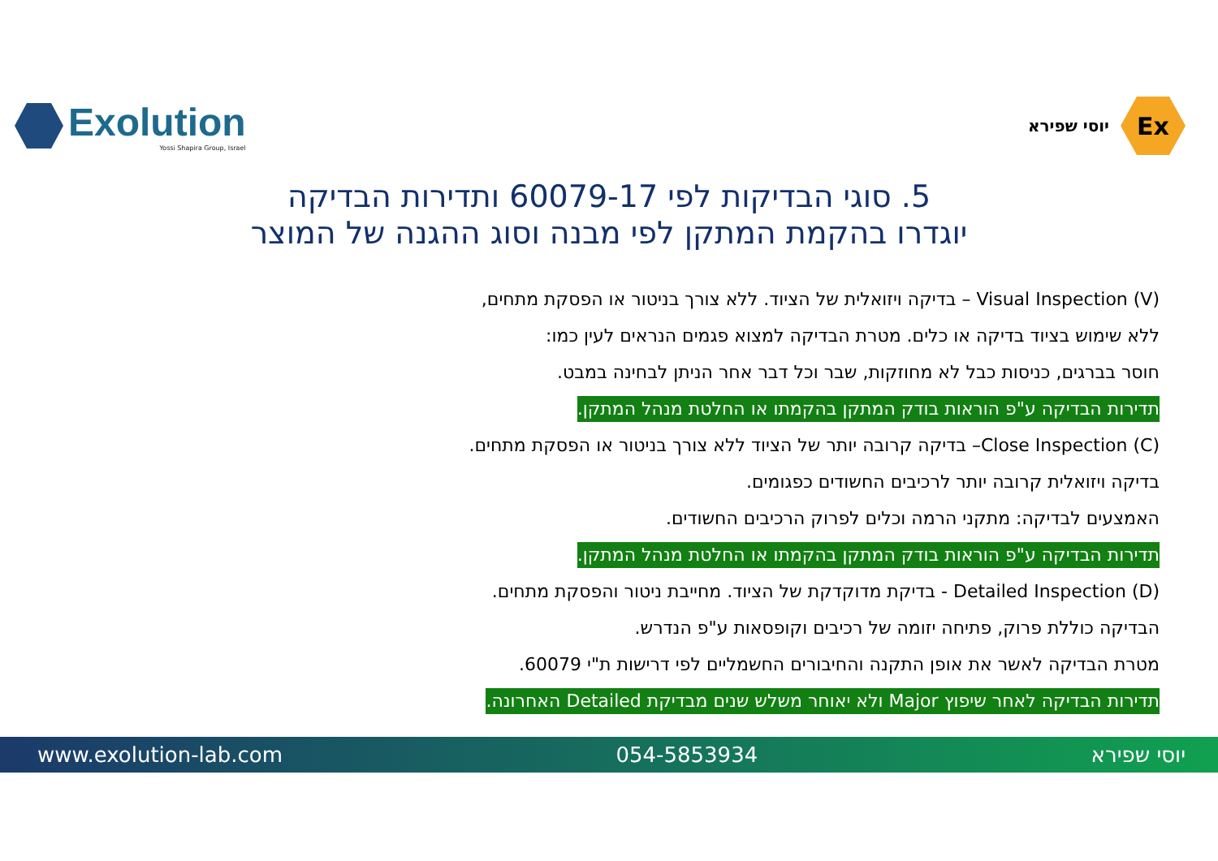Exolution
Yossi Shapira Group, Israel
Ex
יוסי שפירא
5. סוגי הבדיקות לפי 60079-17 ותדירות הבדיקה
יוגדרו בהקמת המתקן לפי מבנה וסוג ההגנה של המוצר
Visual Inspection (V) – בדיקה ויזואלית של הציוד. ללא צורך בניטור או הפסקת מתחים,
ללא שימוש בציוד בדיקה או כלים. מטרת הבדיקה למצוא פגמים הנראים לעין כמו:
חוסר בברגים, כניסות כבל לא מחוזקות, שבר וכל דבר אחר הניתן לבחינה במבט.
תדירות הבדיקה ע"פ הוראות בודק המתקן בהקמתו או החלטת מנהל המתקן.
Close Inspection (C)– בדיקה קרובה יותר של הציוד ללא צורך בניטור או הפסקת מתחים.
בדיקה ויזואלית קרובה יותר לרכיבים החשודים כפגומים.
האמצעים לבדיקה: מתקני הרמה וכלים לפרוק הרכיבים החשודים.
תדירות הבדיקה ע"פ הוראות בודק המתקן בהקמתו או החלטת מנהל המתקן.
Detailed Inspection (D) - בדיקת מדוקדקת של הציוד. מחייבת ניטור והפסקת מתחים.
הבדיקה כוללת פרוק, פתיחה יזומה של רכיבים וקופסאות ע"פ הנדרש.
מטרת הבדיקה לאשר את אופן התקנה והחיבורים החשמליים לפי דרישות ת"י 60079.
תדירות הבדיקה לאחר שיפוץ Major ולא יאוחר משלש שנים מבדיקת Detailed האחרונה.
www.exolution-lab.com 054-5853934 יוסי שפירא